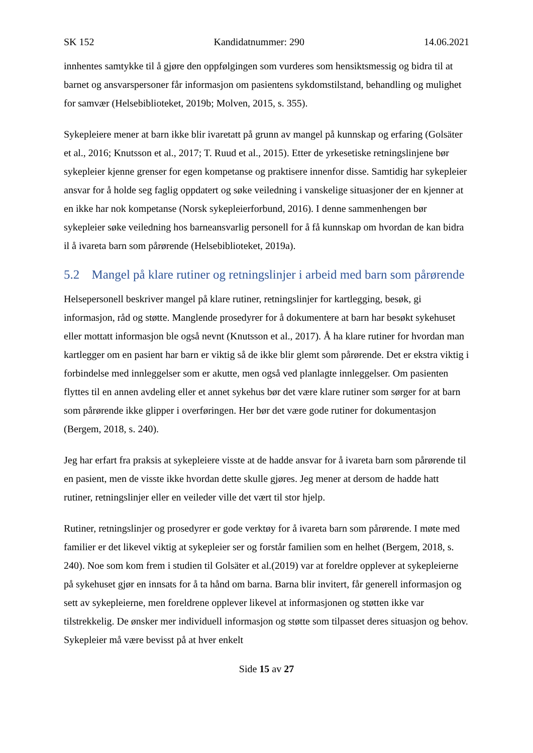SK 152 Kandidatnummer: 290 14.06.2021
innhentes samtykke til å gjøre den oppfølgingen som vurderes som hensiktsmessig og bidra til at barnet og ansvarspersoner får informasjon om pasientens sykdomstilstand, behandling og mulighet for samvær (Helsebiblioteket, 2019b; Molven, 2015, s. 355).
Sykepleiere mener at barn ikke blir ivaretatt på grunn av mangel på kunnskap og erfaring (Golsäter et al., 2016; Knutsson et al., 2017; T. Ruud et al., 2015). Etter de yrkesetiske retningslinjene bør sykepleier kjenne grenser for egen kompetanse og praktisere innenfor disse. Samtidig har sykepleier ansvar for å holde seg faglig oppdatert og søke veiledning i vanskelige situasjoner der en kjenner at en ikke har nok kompetanse (Norsk sykepleierforbund, 2016). I denne sammenhengen bør sykepleier søke veiledning hos barneansvarlig personell for å få kunnskap om hvordan de kan bidra il å ivareta barn som pårørende (Helsebiblioteket, 2019a).
5.2 Mangel på klare rutiner og retningslinjer i arbeid med barn som pårørende
Helsepersonell beskriver mangel på klare rutiner, retningslinjer for kartlegging, besøk, gi informasjon, råd og støtte. Manglende prosedyrer for å dokumentere at barn har besøkt sykehuset eller mottatt informasjon ble også nevnt (Knutsson et al., 2017). Å ha klare rutiner for hvordan man kartlegger om en pasient har barn er viktig så de ikke blir glemt som pårørende. Det er ekstra viktig i forbindelse med innleggelser som er akutte, men også ved planlagte innleggelser. Om pasienten flyttes til en annen avdeling eller et annet sykehus bør det være klare rutiner som sørger for at barn som pårørende ikke glipper i overføringen. Her bør det være gode rutiner for dokumentasjon (Bergem, 2018, s. 240).
Jeg har erfart fra praksis at sykepleiere visste at de hadde ansvar for å ivareta barn som pårørende til en pasient, men de visste ikke hvordan dette skulle gjøres. Jeg mener at dersom de hadde hatt rutiner, retningslinjer eller en veileder ville det vært til stor hjelp.
Rutiner, retningslinjer og prosedyrer er gode verktøy for å ivareta barn som pårørende. I møte med familier er det likevel viktig at sykepleier ser og forstår familien som en helhet (Bergem, 2018, s. 240). Noe som kom frem i studien til Golsäter et al.(2019) var at foreldre opplever at sykepleierne på sykehuset gjør en innsats for å ta hånd om barna. Barna blir invitert, får generell informasjon og sett av sykepleierne, men foreldrene opplever likevel at informasjonen og støtten ikke var tilstrekkelig. De ønsker mer individuell informasjon og støtte som tilpasset deres situasjon og behov. Sykepleier må være bevisst på at hver enkelt
Side 15 av 27